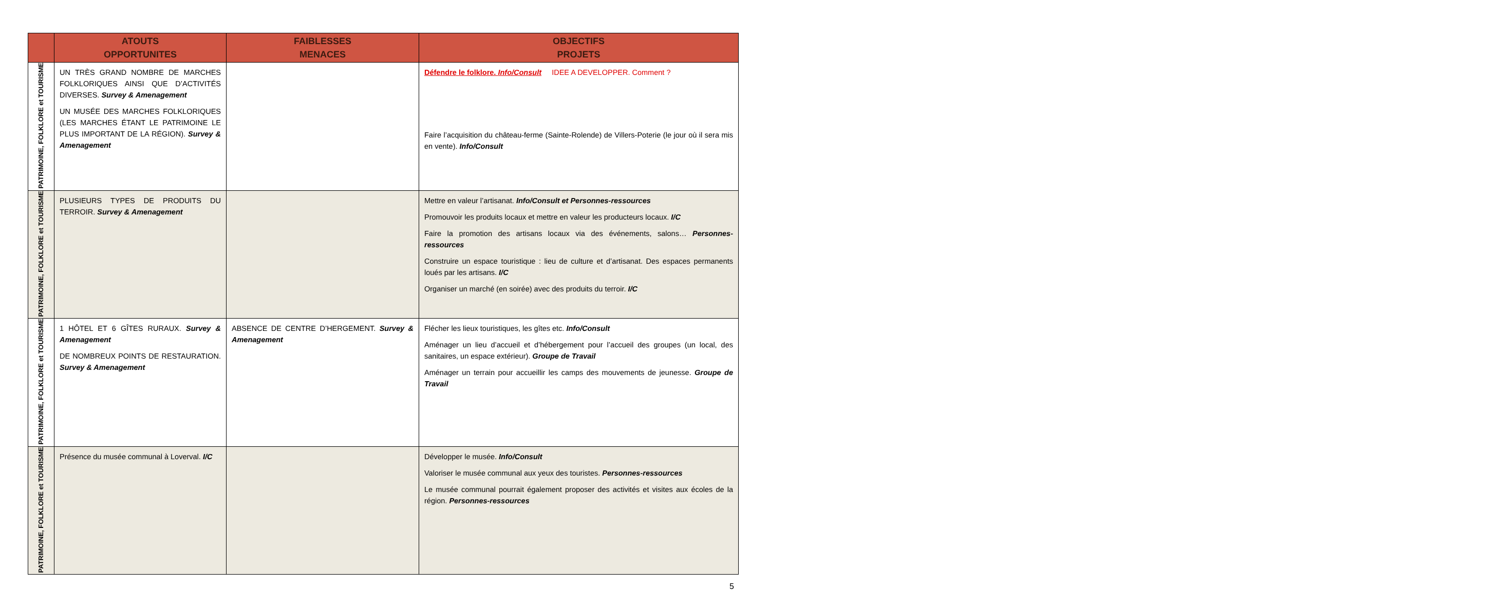| | ATOUTS OPPORTUNITES | FAIBLESSES MENACES | OBJECTIFS PROJETS |
| --- | --- | --- | --- |
| PATRIMOINE, FOLKLORE et TOURISME | UN TRÈS GRAND NOMBRE DE MARCHES FOLKLORIQUES AINSI QUE D’ACTIVITÉS DIVERSES. Survey & Amenagement UN MUSÉE DES MARCHES FOLKLORIQUES (LES MARCHES ÉTANT LE PATRIMOINE LE PLUS IMPORTANT DE LA RÉGION). Survey & Amenagement | | Défendre le folklore. Info/Consult IDEE A DEVELOPPER. Comment ? Faire l’acquisition du château-ferme (Sainte-Rolende) de Villers-Poterie (le jour où il sera mis en vente). Info/Consult |
| PATRIMOINE, FOLKLORE et TOURISME | PLUSIEURS TYPES DE PRODUITS DU TERROIR. Survey & Amenagement | | Mettre en valeur l’artisanat. Info/Consult et Personnes-ressources Promouvoir les produits locaux et mettre en valeur les producteurs locaux. I/C Faire la promotion des artisans locaux via des événements, salons… Personnes-ressources Construire un espace touristique : lieu de culture et d’artisanat. Des espaces permanents loués par les artisans. I/C Organiser un marché (en soirée) avec des produits du terroir. I/C |
| PATRIMOINE, FOLKLORE et TOURISME | 1 HÔTEL ET 6 GÎTES RURAUX. Survey & Amenagement DE NOMBREUX POINTS DE RESTAURATION. Survey & Amenagement | ABSENCE DE CENTRE D’HERGEMENT. Survey & Amenagement | Flécher les lieux touristiques, les gîtes etc. Info/Consult Aménager un lieu d’accueil et d’hébergement pour l’accueil des groupes (un local, des sanitaires, un espace extérieur). Groupe de Travail Aménager un terrain pour accueillir les camps des mouvements de jeunesse. Groupe de Travail |
| PATRIMOINE, FOLKLORE et TOURISME | Présence du musée communal à Loverval. I/C | | Développer le musée. Info/Consult Valoriser le musée communal aux yeux des touristes. Personnes-ressources Le musée communal pourrait également proposer des activités et visites aux écoles de la région. Personnes-ressources |
5